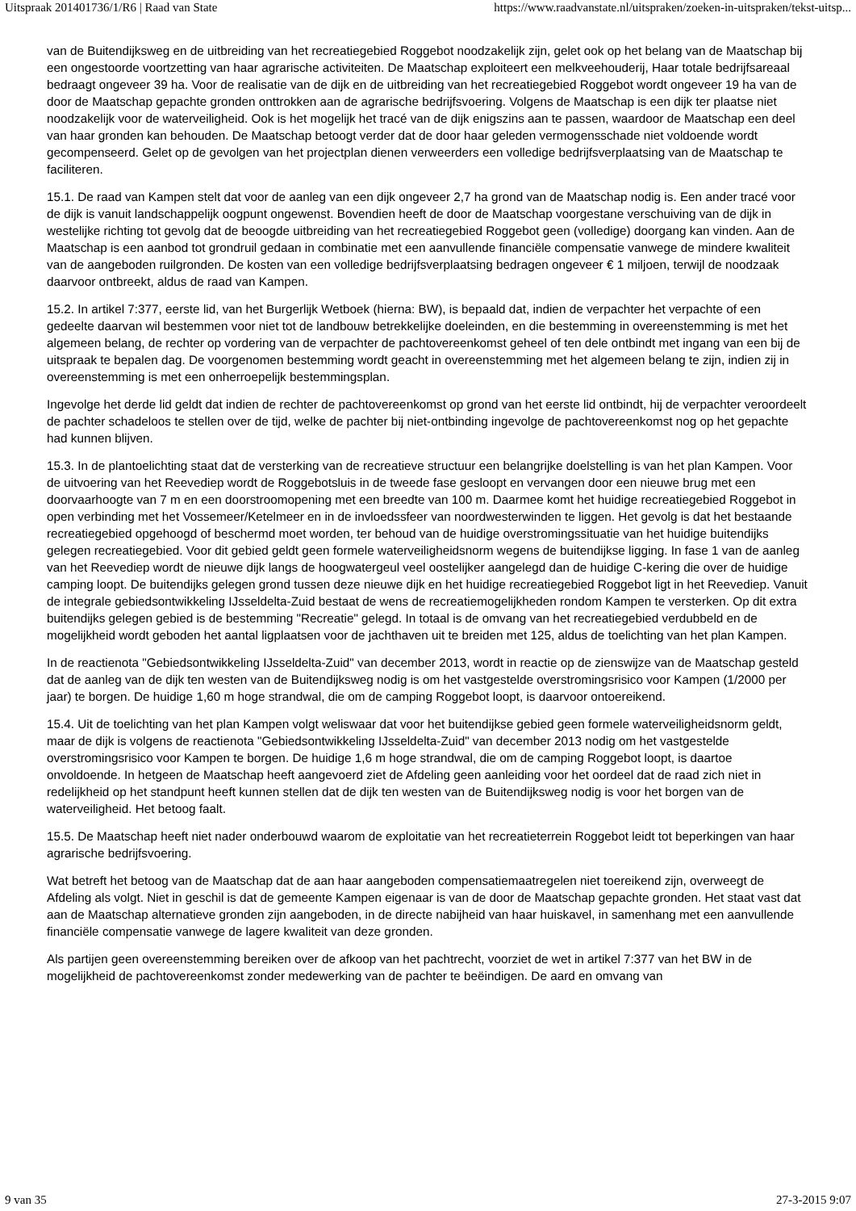Uitspraak 201401736/1/R6 | Raad van State https://www.raadvanstate.nl/uitspraken/zoeken-in-uitspraken/tekst-uitsp...
van de Buitendijksweg en de uitbreiding van het recreatiegebied Roggebot noodzakelijk zijn, gelet ook op het belang van de Maatschap bij een ongestoorde voortzetting van haar agrarische activiteiten. De Maatschap exploiteert een melkveehouderij, Haar totale bedrijfsareaal bedraagt ongeveer 39 ha. Voor de realisatie van de dijk en de uitbreiding van het recreatiegebied Roggebot wordt ongeveer 19 ha van de door de Maatschap gepachte gronden onttrokken aan de agrarische bedrijfsvoering. Volgens de Maatschap is een dijk ter plaatse niet noodzakelijk voor de waterveiligheid. Ook is het mogelijk het tracé van de dijk enigszins aan te passen, waardoor de Maatschap een deel van haar gronden kan behouden. De Maatschap betoogt verder dat de door haar geleden vermogensschade niet voldoende wordt gecompenseerd. Gelet op de gevolgen van het projectplan dienen verweerders een volledige bedrijfsverplaatsing van de Maatschap te faciliteren.
15.1. De raad van Kampen stelt dat voor de aanleg van een dijk ongeveer 2,7 ha grond van de Maatschap nodig is. Een ander tracé voor de dijk is vanuit landschappelijk oogpunt ongewenst. Bovendien heeft de door de Maatschap voorgestane verschuiving van de dijk in westelijke richting tot gevolg dat de beoogde uitbreiding van het recreatiegebied Roggebot geen (volledige) doorgang kan vinden. Aan de Maatschap is een aanbod tot grondruil gedaan in combinatie met een aanvullende financiële compensatie vanwege de mindere kwaliteit van de aangeboden ruilgronden. De kosten van een volledige bedrijfsverplaatsing bedragen ongeveer € 1 miljoen, terwijl de noodzaak daarvoor ontbreekt, aldus de raad van Kampen.
15.2. In artikel 7:377, eerste lid, van het Burgerlijk Wetboek (hierna: BW), is bepaald dat, indien de verpachter het verpachte of een gedeelte daarvan wil bestemmen voor niet tot de landbouw betrekkelijke doeleinden, en die bestemming in overeenstemming is met het algemeen belang, de rechter op vordering van de verpachter de pachtovereenkomst geheel of ten dele ontbindt met ingang van een bij de uitspraak te bepalen dag. De voorgenomen bestemming wordt geacht in overeenstemming met het algemeen belang te zijn, indien zij in overeenstemming is met een onherroepelijk bestemmingsplan.
Ingevolge het derde lid geldt dat indien de rechter de pachtovereenkomst op grond van het eerste lid ontbindt, hij de verpachter veroordeelt de pachter schadeloos te stellen over de tijd, welke de pachter bij niet-ontbinding ingevolge de pachtovereenkomst nog op het gepachte had kunnen blijven.
15.3. In de plantoelichting staat dat de versterking van de recreatieve structuur een belangrijke doelstelling is van het plan Kampen. Voor de uitvoering van het Reevediep wordt de Roggebotsluis in de tweede fase gesloopt en vervangen door een nieuwe brug met een doorvaarhoogte van 7 m en een doorstroomopening met een breedte van 100 m. Daarmee komt het huidige recreatiegebied Roggebot in open verbinding met het Vossemeer/Ketelmeer en in de invloedssfeer van noordwesterwinden te liggen. Het gevolg is dat het bestaande recreatiegebied opgehoogd of beschermd moet worden, ter behoud van de huidige overstromingssituatie van het huidige buitendijks gelegen recreatiegebied. Voor dit gebied geldt geen formele waterveiligheidsnorm wegens de buitendijkse ligging. In fase 1 van de aanleg van het Reevediep wordt de nieuwe dijk langs de hoogwatergeul veel oostelijker aangelegd dan de huidige C-kering die over de huidige camping loopt. De buitendijks gelegen grond tussen deze nieuwe dijk en het huidige recreatiegebied Roggebot ligt in het Reevediep. Vanuit de integrale gebiedsontwikkeling IJsseldelta-Zuid bestaat de wens de recreatiemogelijkheden rondom Kampen te versterken. Op dit extra buitendijks gelegen gebied is de bestemming "Recreatie" gelegd. In totaal is de omvang van het recreatiegebied verdubbeld en de mogelijkheid wordt geboden het aantal ligplaatsen voor de jachthaven uit te breiden met 125, aldus de toelichting van het plan Kampen.
In de reactienota "Gebiedsontwikkeling IJsseldelta-Zuid" van december 2013, wordt in reactie op de zienswijze van de Maatschap gesteld dat de aanleg van de dijk ten westen van de Buitendijksweg nodig is om het vastgestelde overstromingsrisico voor Kampen (1/2000 per jaar) te borgen. De huidige 1,60 m hoge strandwal, die om de camping Roggebot loopt, is daarvoor ontoereikend.
15.4. Uit de toelichting van het plan Kampen volgt weliswaar dat voor het buitendijkse gebied geen formele waterveiligheidsnorm geldt, maar de dijk is volgens de reactienota "Gebiedsontwikkeling IJsseldelta-Zuid" van december 2013 nodig om het vastgestelde overstromingsrisico voor Kampen te borgen. De huidige 1,6 m hoge strandwal, die om de camping Roggebot loopt, is daartoe onvoldoende. In hetgeen de Maatschap heeft aangevoerd ziet de Afdeling geen aanleiding voor het oordeel dat de raad zich niet in redelijkheid op het standpunt heeft kunnen stellen dat de dijk ten westen van de Buitendijksweg nodig is voor het borgen van de waterveiligheid. Het betoog faalt.
15.5. De Maatschap heeft niet nader onderbouwd waarom de exploitatie van het recreatieterrein Roggebot leidt tot beperkingen van haar agrarische bedrijfsvoering.
Wat betreft het betoog van de Maatschap dat de aan haar aangeboden compensatiemaatregelen niet toereikend zijn, overweegt de Afdeling als volgt. Niet in geschil is dat de gemeente Kampen eigenaar is van de door de Maatschap gepachte gronden. Het staat vast dat aan de Maatschap alternatieve gronden zijn aangeboden, in de directe nabijheid van haar huiskavel, in samenhang met een aanvullende financiële compensatie vanwege de lagere kwaliteit van deze gronden.
Als partijen geen overeenstemming bereiken over de afkoop van het pachtrecht, voorziet de wet in artikel 7:377 van het BW in de mogelijkheid de pachtovereenkomst zonder medewerking van de pachter te beëindigen. De aard en omvang van
9 van 35 27-3-2015 9:07